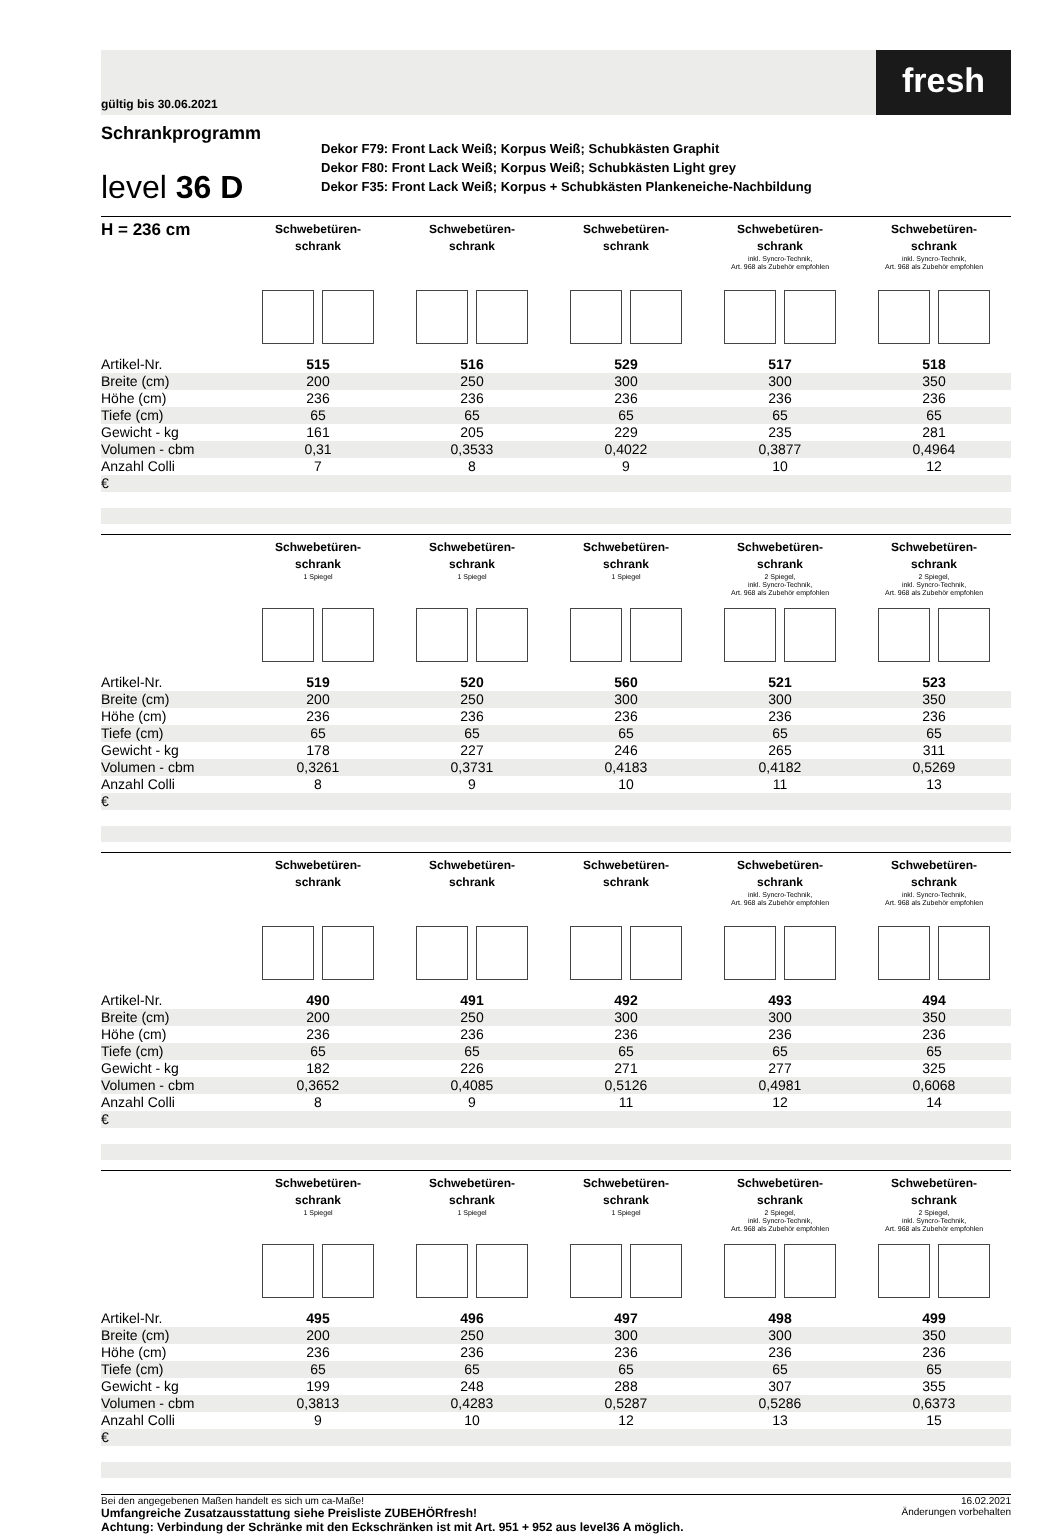gültig bis 30.06.2021
fresh
Schrankprogramm
level 36 D
Dekor F79: Front Lack Weiß; Korpus Weiß; Schubkästen Graphit
Dekor F80: Front Lack Weiß; Korpus Weiß; Schubkästen Light grey
Dekor F35: Front Lack Weiß; Korpus + Schubkästen Plankeneiche-Nachbildung
| H = 236 cm | Schwebetüren- schrank | Schwebetüren- schrank | Schwebetüren- schrank | Schwebetüren- schrank inkl. Syncro-Technik, Art. 968 als Zubehör empfohlen | Schwebetüren- schrank inkl. Syncro-Technik, Art. 968 als Zubehör empfohlen |
| --- | --- | --- | --- | --- | --- |
| Artikel-Nr. | 515 | 516 | 529 | 517 | 518 |
| Breite (cm) | 200 | 250 | 300 | 300 | 350 |
| Höhe (cm) | 236 | 236 | 236 | 236 | 236 |
| Tiefe (cm) | 65 | 65 | 65 | 65 | 65 |
| Gewicht - kg | 161 | 205 | 229 | 235 | 281 |
| Volumen - cbm | 0,31 | 0,3533 | 0,4022 | 0,3877 | 0,4964 |
| Anzahl Colli | 7 | 8 | 9 | 10 | 12 |
| € | | | | | |
| | Schwebetüren- schrank 1 Spiegel | Schwebetüren- schrank 1 Spiegel | Schwebetüren- schrank 1 Spiegel | Schwebetüren- schrank 2 Spiegel, inkl. Syncro-Technik, Art. 968 als Zubehör empfohlen | Schwebetüren- schrank 2 Spiegel, inkl. Syncro-Technik, Art. 968 als Zubehör empfohlen |
| --- | --- | --- | --- | --- | --- |
| Artikel-Nr. | 519 | 520 | 560 | 521 | 523 |
| Breite (cm) | 200 | 250 | 300 | 300 | 350 |
| Höhe (cm) | 236 | 236 | 236 | 236 | 236 |
| Tiefe (cm) | 65 | 65 | 65 | 65 | 65 |
| Gewicht - kg | 178 | 227 | 246 | 265 | 311 |
| Volumen - cbm | 0,3261 | 0,3731 | 0,4183 | 0,4182 | 0,5269 |
| Anzahl Colli | 8 | 9 | 10 | 11 | 13 |
| € | | | | | |
| | Schwebetüren- schrank | Schwebetüren- schrank | Schwebetüren- schrank | Schwebetüren- schrank inkl. Syncro-Technik, Art. 968 als Zubehör empfohlen | Schwebetüren- schrank inkl. Syncro-Technik, Art. 968 als Zubehör empfohlen |
| --- | --- | --- | --- | --- | --- |
| Artikel-Nr. | 490 | 491 | 492 | 493 | 494 |
| Breite (cm) | 200 | 250 | 300 | 300 | 350 |
| Höhe (cm) | 236 | 236 | 236 | 236 | 236 |
| Tiefe (cm) | 65 | 65 | 65 | 65 | 65 |
| Gewicht - kg | 182 | 226 | 271 | 277 | 325 |
| Volumen - cbm | 0,3652 | 0,4085 | 0,5126 | 0,4981 | 0,6068 |
| Anzahl Colli | 8 | 9 | 11 | 12 | 14 |
| € | | | | | |
| | Schwebetüren- schrank 1 Spiegel | Schwebetüren- schrank 1 Spiegel | Schwebetüren- schrank 1 Spiegel | Schwebetüren- schrank 2 Spiegel, inkl. Syncro-Technik, Art. 968 als Zubehör empfohlen | Schwebetüren- schrank 2 Spiegel, inkl. Syncro-Technik, Art. 968 als Zubehör empfohlen |
| --- | --- | --- | --- | --- | --- |
| Artikel-Nr. | 495 | 496 | 497 | 498 | 499 |
| Breite (cm) | 200 | 250 | 300 | 300 | 350 |
| Höhe (cm) | 236 | 236 | 236 | 236 | 236 |
| Tiefe (cm) | 65 | 65 | 65 | 65 | 65 |
| Gewicht - kg | 199 | 248 | 288 | 307 | 355 |
| Volumen - cbm | 0,3813 | 0,4283 | 0,5287 | 0,5286 | 0,6373 |
| Anzahl Colli | 9 | 10 | 12 | 13 | 15 |
| € | | | | | |
Bei den angegebenen Maßen handelt es sich um ca-Maße!
Umfangreiche Zusatzausstattung siehe Preisliste ZUBEHÖRfresh!
Achtung: Verbindung der Schränke mit den Eckschränken ist mit Art. 951 + 952 aus level36 A möglich.
16.02.2021
Änderungen vorbehalten